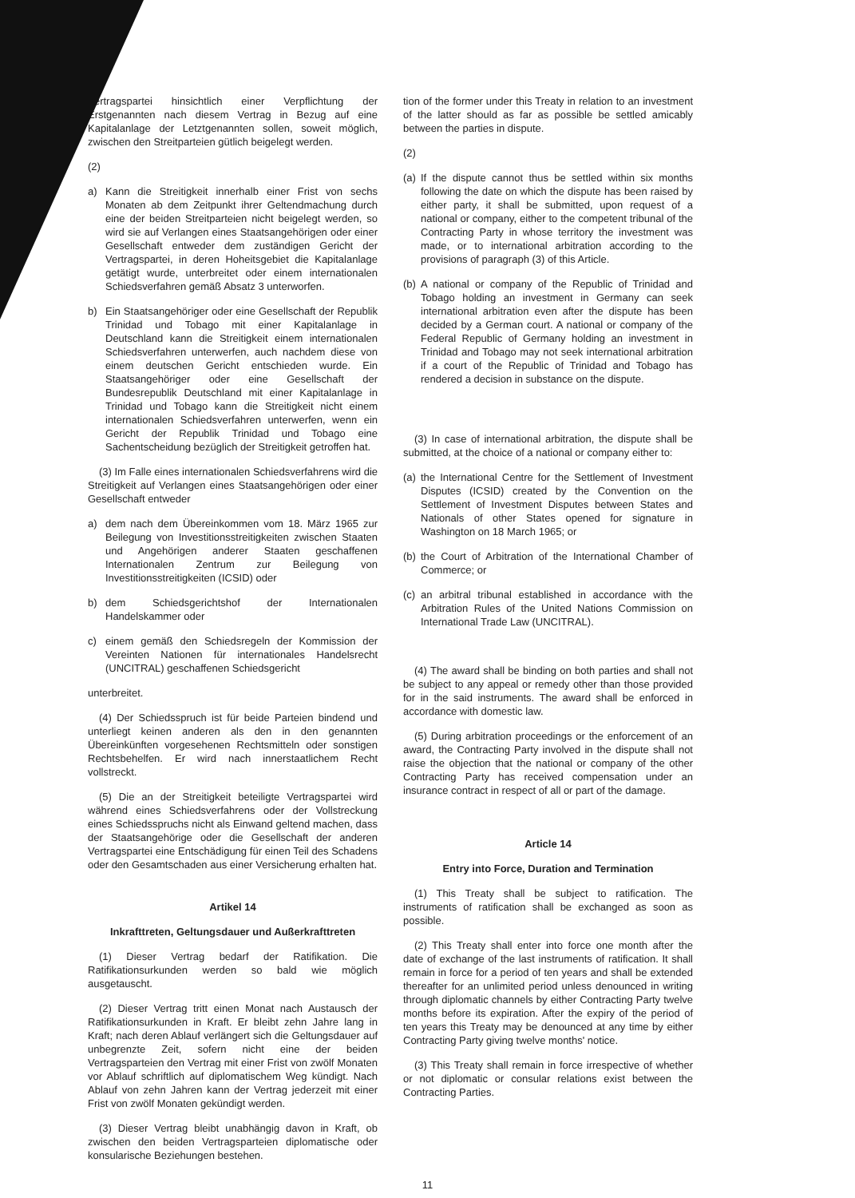Vertragspartei hinsichtlich einer Verpflichtung der Erstgenannten nach diesem Vertrag in Bezug auf eine Kapitalanlage der Letztgenannten sollen, soweit möglich, zwischen den Streitparteien gütlich beigelegt werden.
(2)
a) Kann die Streitigkeit innerhalb einer Frist von sechs Monaten ab dem Zeitpunkt ihrer Geltendmachung durch eine der beiden Streitparteien nicht beigelegt werden, so wird sie auf Verlangen eines Staatsangehörigen oder einer Gesellschaft entweder dem zuständigen Gericht der Vertragspartei, in deren Hoheitsgebiet die Kapitalanlage getätigt wurde, unterbreitet oder einem internationalen Schiedsverfahren gemäß Absatz 3 unterworfen.
b) Ein Staatsangehöriger oder eine Gesellschaft der Republik Trinidad und Tobago mit einer Kapitalanlage in Deutschland kann die Streitigkeit einem internationalen Schiedsverfahren unterwerfen, auch nachdem diese von einem deutschen Gericht entschieden wurde. Ein Staatsangehöriger oder eine Gesellschaft der Bundesrepublik Deutschland mit einer Kapitalanlage in Trinidad und Tobago kann die Streitigkeit nicht einem internationalen Schiedsverfahren unterwerfen, wenn ein Gericht der Republik Trinidad und Tobago eine Sachentscheidung bezüglich der Streitigkeit getroffen hat.
(3) Im Falle eines internationalen Schiedsverfahrens wird die Streitigkeit auf Verlangen eines Staatsangehörigen oder einer Gesellschaft entweder
a) dem nach dem Übereinkommen vom 18. März 1965 zur Beilegung von Investitionsstreitigkeiten zwischen Staaten und Angehörigen anderer Staaten geschaffenen Internationalen Zentrum zur Beilegung von Investitionsstreitigkeiten (ICSID) oder
b) dem Schiedsgerichtshof der Internationalen Handelskammer oder
c) einem gemäß den Schiedsregeln der Kommission der Vereinten Nationen für internationales Handelsrecht (UNCITRAL) geschaffenen Schiedsgericht
unterbreitet.
(4) Der Schiedsspruch ist für beide Parteien bindend und unterliegt keinen anderen als den in den genannten Übereinkünften vorgesehenen Rechtsmitteln oder sonstigen Rechtsbehelfen. Er wird nach innerstaatlichem Recht vollstreckt.
(5) Die an der Streitigkeit beteiligte Vertragspartei wird während eines Schiedsverfahrens oder der Vollstreckung eines Schiedsspruchs nicht als Einwand geltend machen, dass der Staatsangehörige oder die Gesellschaft der anderen Vertragspartei eine Entschädigung für einen Teil des Schadens oder den Gesamtschaden aus einer Versicherung erhalten hat.
Artikel 14
Inkrafttreten, Geltungsdauer und Außerkrafttreten
(1) Dieser Vertrag bedarf der Ratifikation. Die Ratifikationsurkunden werden so bald wie möglich ausgetauscht.
(2) Dieser Vertrag tritt einen Monat nach Austausch der Ratifikationsurkunden in Kraft. Er bleibt zehn Jahre lang in Kraft; nach deren Ablauf verlängert sich die Geltungsdauer auf unbegrenzte Zeit, sofern nicht eine der beiden Vertragsparteien den Vertrag mit einer Frist von zwölf Monaten vor Ablauf schriftlich auf diplomatischem Weg kündigt. Nach Ablauf von zehn Jahren kann der Vertrag jederzeit mit einer Frist von zwölf Monaten gekündigt werden.
(3) Dieser Vertrag bleibt unabhängig davon in Kraft, ob zwischen den beiden Vertragsparteien diplomatische oder konsularische Beziehungen bestehen.
tion of the former under this Treaty in relation to an investment of the latter should as far as possible be settled amicably between the parties in dispute.
(2)
(a) If the dispute cannot thus be settled within six months following the date on which the dispute has been raised by either party, it shall be submitted, upon request of a national or company, either to the competent tribunal of the Contracting Party in whose territory the investment was made, or to international arbitration according to the provisions of paragraph (3) of this Article.
(b) A national or company of the Republic of Trinidad and Tobago holding an investment in Germany can seek international arbitration even after the dispute has been decided by a German court. A national or company of the Federal Republic of Germany holding an investment in Trinidad and Tobago may not seek international arbitration if a court of the Republic of Trinidad and Tobago has rendered a decision in substance on the dispute.
(3) In case of international arbitration, the dispute shall be submitted, at the choice of a national or company either to:
(a) the International Centre for the Settlement of Investment Disputes (ICSID) created by the Convention on the Settlement of Investment Disputes between States and Nationals of other States opened for signature in Washington on 18 March 1965; or
(b) the Court of Arbitration of the International Chamber of Commerce; or
(c) an arbitral tribunal established in accordance with the Arbitration Rules of the United Nations Commission on International Trade Law (UNCITRAL).
(4) The award shall be binding on both parties and shall not be subject to any appeal or remedy other than those provided for in the said instruments. The award shall be enforced in accordance with domestic law.
(5) During arbitration proceedings or the enforcement of an award, the Contracting Party involved in the dispute shall not raise the objection that the national or company of the other Contracting Party has received compensation under an insurance contract in respect of all or part of the damage.
Article 14
Entry into Force, Duration and Termination
(1) This Treaty shall be subject to ratification. The instruments of ratification shall be exchanged as soon as possible.
(2) This Treaty shall enter into force one month after the date of exchange of the last instruments of ratification. It shall remain in force for a period of ten years and shall be extended thereafter for an unlimited period unless denounced in writing through diplomatic channels by either Contracting Party twelve months before its expiration. After the expiry of the period of ten years this Treaty may be denounced at any time by either Contracting Party giving twelve months' notice.
(3) This Treaty shall remain in force irrespective of whether or not diplomatic or consular relations exist between the Contracting Parties.
11